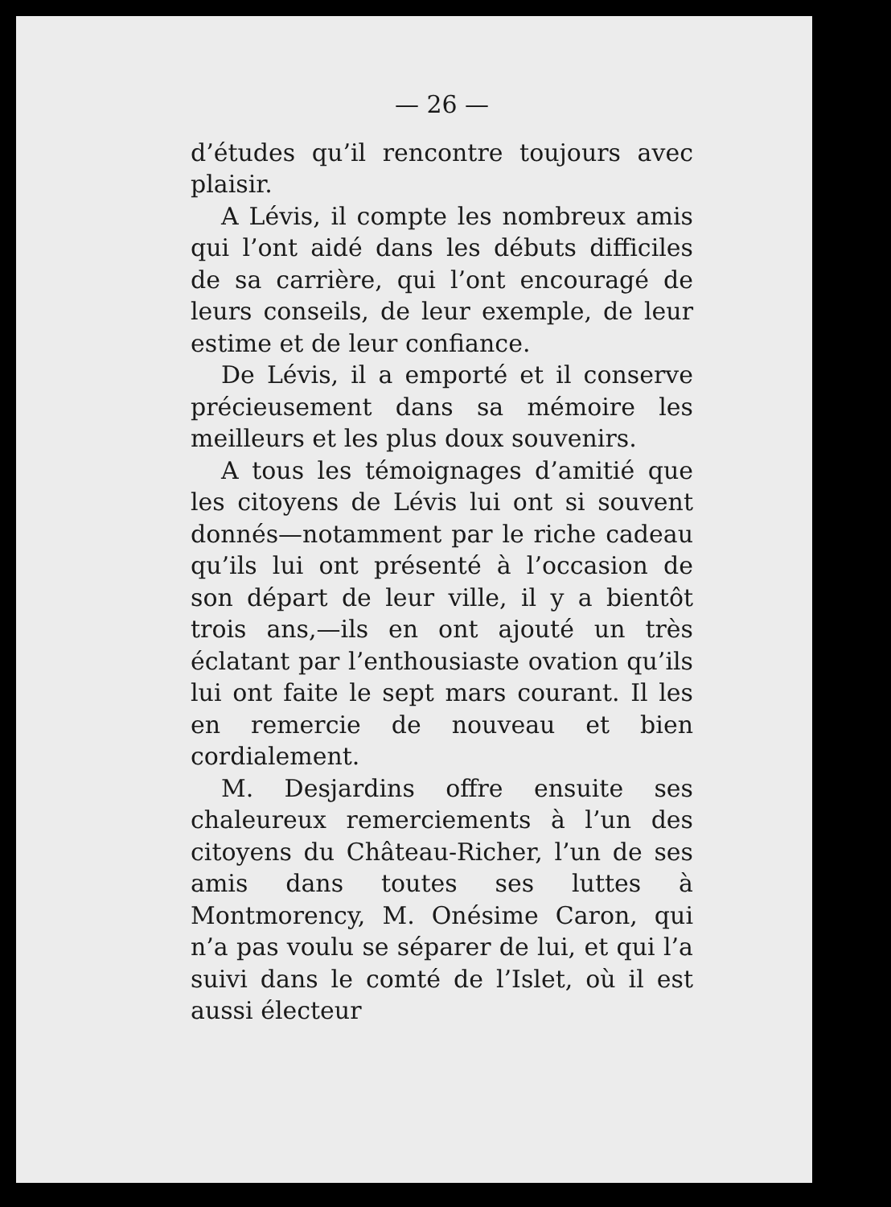— 26 —
d’études qu’il rencontre toujours avec plaisir.
A Lévis, il compte les nombreux amis qui l’ont aidé dans les débuts difficiles de sa carrière, qui l’ont encouragé de leurs conseils, de leur exemple, de leur estime et de leur confiance.
De Lévis, il a emporté et il conserve précieusement dans sa mémoire les meilleurs et les plus doux souvenirs.
A tous les témoignages d’amitié que les citoyens de Lévis lui ont si souvent donnés—notamment par le riche cadeau qu’ils lui ont présenté à l’occasion de son départ de leur ville, il y a bientôt trois ans,—ils en ont ajouté un très éclatant par l’enthousiaste ovation qu’ils lui ont faite le sept mars courant. Il les en remercie de nouveau et bien cordialement.
M. Desjardins offre ensuite ses chaleureux remerciements à l’un des citoyens du Château-Richer, l’un de ses amis dans toutes ses luttes à Montmorency, M. Onésime Caron, qui n’a pas voulu se séparer de lui, et qui l’a suivi dans le comté de l’Islet, où il est aussi électeur